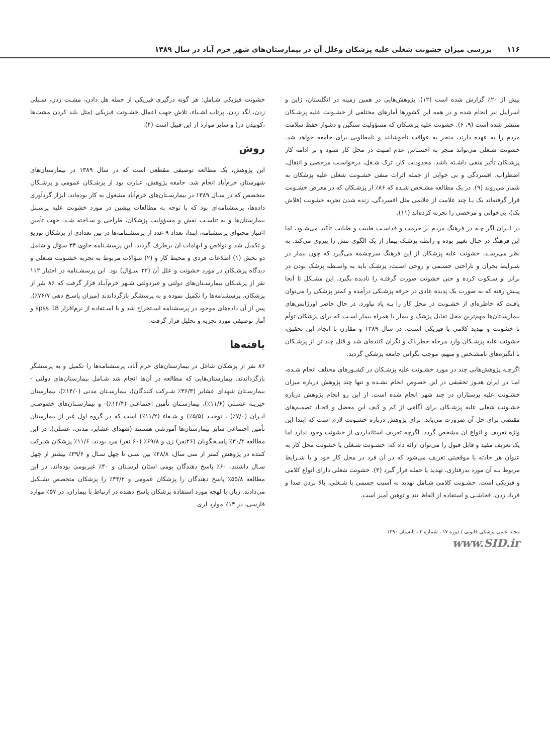۱۱۶ بررسی میزان خشونت شغلی علیه پزشکان وعلل آن در بیمارستان‌های شهر خرم آباد در سال ۱۳۸۹
بیش از ۲۰٪ گزارش شده است (۱۲). پژوهش‌هایی در همین زمینه در انگلستان، ژاپن و اسراییل نیز انجام شده و در همه این کشورها آمارهای مختلفی از خشـونت علیه پزشـکان منتشر شده است (۹، ۶). خشونت علیه پزشـکان که مسؤولیت سنگین و دشوار حفظ سلامت مردم را به عهده دارند، منجر به عواقب ناخوشایند و نامطلوبی برای جامعه خواهد شد. خشونت شـغلی می‌تواند منجر به احسـاس عدم امنیت در محل کار شـود و بر ادامه کار پزشـکان تأثیر منفی داشـته باشد. محدودیت کار، ترک شـغل، درخواسـت مرخصی و انتقال، اضطراب، افسردگی و بی خوابی از جمله اثرات منفی خشـونت شغلی علیه پزشکان به شمار می‌روند (۹). در یک مطالعه مشـخص شـده که ۸۶٪ از پزشـکان که در معرض خشـونت قرار گرفته‌اند یک یـا چند علامت از علایمی مثل افسردگی، زنده شدن تجربه خشونت (فلاش بک)، بی‌خوابی و مرخصی را تجربه کرده‌اند (۱۱).
در ایـران اگر چـه در فرهنگ مردم بر حرمت و قداسـت طبیب و طبابت تأکید می‌شـود، اما این فرهنگ در حـال تغییر بوده و رابطه پزشـک-بیمار از یک الگوی تنش زا پیروی می‌کند. به نظر می‌رسـد، خشونت علیه پزشکان از این فرهنگ سرچشمه می‌گیرد که چون بیمار در شـرایط بحران و ناراحتی جسـمی و روحی اسـت، پزشـک باید به واسـطه پزشک بودن در برابر او سـکوت کرده و حتی خشونت صورت گرفتـه را نادیده بگیرد. این مشـکل تا آنجا پیـش رفته که به صورت یک پدیده عادی در حرفه پزشـکی درآمده و کمتر پزشکی را می‌توان یافـت که خاطره‌ای از خشـونت در محل کار را بـه یاد نیاورد. در حال حاضر اورژانس‌های بیمارسـتان‌ها مهم‌ترین محل تقابل پزشک و بیمار یا همراه بیمار اسـت که برای پزشکان توأم با خشونت و تهدید کلامی یا فیزیکی اسـت. در سال ۱۳۸۹ و مقارن با انجام این تحقیق، خشونت علیه پزشـکان وارد مرحله خطرناک و نگران کننده‌ای شد و قتل چند تن از پزشـکان با انگیزه‌های نامشـخص و مبهم، موجب نگرانی جامعه پزشکی گردید.
اگرچـه پژوهش‌هایی چند در مورد خشـونت علیه پزشـکان در کشـورهای مختلف انجام شـده، امـا در ایران هنـوز تحقیقی در این خصوص انجام نشـده و تنها چند پژوهش درباره میزان خشـونت علیه پرستاران در چند شهر انجام شده است. از این رو انجام پژوهش درباره خشـونت شغلی علیه پزشـکان برای آگاهی از کم و کیف این معضل و اتخـاذ تصمیم‌های مقتضی برای حل آن ضرورت می‌یابد. برای پژوهش درباره خشـونت لازم است که ابتدا این واژه تعریف و انواع آن مشخص گردد. اگرچه تعریف استانداردی از خشونت وجود ندارد اما یک تعریف مفید و قابل قبول را می‌توان ارائه داد که: خشـونت شـغلی یا خشونت محل کار به عنوان هر حادثه یا موقعیتی تعریف می‌شود که در آن فرد در محل کار خود و یا شـرایط مربوط بـه آن مورد بدرفتاری، تهدید یا حمله قرار گیرد (۳). خشونت شغلی دارای انواع کلامی و فیزیکی است. خشـونت کلامی شـامل تهدید به آسیب جسمی یا شـغلی، بالا بردن صدا و فریاد زدن، فحاشـی و استفاده از الفاظ تند و توهین آمیز است.
خشونت فیزیکی شـامل: هر گونه درگیری فیزیکی از جمله هل دادن، مشـت زدن، سـیلی زدن، لگد زدن، پرتاب اشـیاء، تلاش جهت اعمال خشـونت فیزیکی (مثل بلند کردن مشت‌ها ،کوبیدن در) و سایر موارد از این قبیل است (۴).
روش
این پژوهش، یک مطالعه توصیفی مقطعی است که در سال ۱۳۸۹ در بیمارستان‌های شهرستان خرم‌آباد انجام شد. جامعه پژوهش، عبارت بود از پزشـکان عمومی و پزشـکان متخصص که در سـال ۱۳۸۹ در بیمارسـتان‌های خرم‌آباد مشغول به کار بوده‌اند. ابزار گردآوری داده‌ها، پرسشنامه‌ای بود که با توجه به مطالعات پیشین در مورد خشونت علیه پرسـنل بیمارستان‌ها و به تناسـب نقش و مسؤولیت پزشکان، طراحی و سـاخته شـد. جهت تأمین اعتبار محتوای پرسشنامه، ابتدا، تعداد ۹ عدد از پرسشـنامه‌ها در بین تعدادی از پزشکان توزیع و تکمیل شد و نواقص و ابهامات آن برطرف گردید. این پرسشـنامه حاوی ۳۴ سؤال و شامل دو بخش (۱) اطلاعات فردی و محیط کار و (۲) سؤالات مربوط به تجربه خشـونت شـغلی و دیدگاه پزشـکان در مورد خشونت و علل آن (۲۲ سـؤال) بود. این پرسشـنامه در اختیار ۱۱۲ نفر از پزشـکان بیمارسـتان‌های دولتی و غیردولتی شـهر خرم‌آبـاد قرار گرفت که ۸۶ نفر از پزشکان، پرسشنامه‌ها را تکمیل نموده و به پرسشگر بازگرداندند (میزان پاسـخ دهی ۷۶/۷٪). پس از آن داده‌های موجود در پرسشنامه اسـتخراج شد و با اسـتفاده از نرم‌افزار spss 18 و آمار توصیفی مورد تجزیه و تحلیل قرار گرفت.
یافته‌ها
۸۶ نفر از پزشکان شاغل در بیمارستان‌های خرم آباد، پرسشنامه‌ها را تکمیل و به پرسشگر بازگرداندند. بیمارستان‌هایی که مطالعه در آن‌ها انجام شد شـامل بیمارستان‌های دولتی - بیمارسـتان شهدای عشایر (۳۶/۳٪ شـرکت کنندگان)، بیمارسـتان مدنی (۱۴/۰٪)، بیمارستان خیریـه عسـلی (۱۱/۶٪)، بیمارسـتان تأمین اجتماعـی (۱۴/۴٪)- و بیمارسـتان‌های خصوصـی ایـران (۷/۰٪) ، توحیـد (۵/۵٪) و شـفاء (۱۱/۲٪) است که در گروه اول غیر از بیمارستان تأمین اجتماعی سایر بیمارستان‌ها آموزشی هسـتند (شهدای عشایر، مدنی، عسلی). در این مطالعه ۳۰/۲٪ پاسـخگویان (۲۶نفر) زن و ۶۹/۸٪ (۶۰ نفر) مرد بودند. ۱۱/۶٪ پزشکان شـرکت کننده در پژوهش کمتر از سی سال، ۴۸/۸٪ بین سـی تا چهل سـال و ۳۹/۶٪ بیشتر از چهل سـال داشتند. ۶۰٪ پاسخ دهندگان بومی استان لرسـتان و ۴۰٪ غیربومی بوده‌اند. در این مطالعه ۵۵/۸٪ پاسخ دهندگان را پزشکان عمومی و ۴۴/۲٪ را پزشکان متخصص تشـکیل می‌دادند. زبان یا لهجه مورد استفاده پزشکان پاسخ دهنده در ارتباط با بیماران، در ۵۷٪ موارد فارسی، در ۱۴٪ موارد لری
مجله علمی پزشکی قانونی / دوره ۱۷ ، شماره ۲ ، تابستان ۱۳۹۰
www.SID.ir